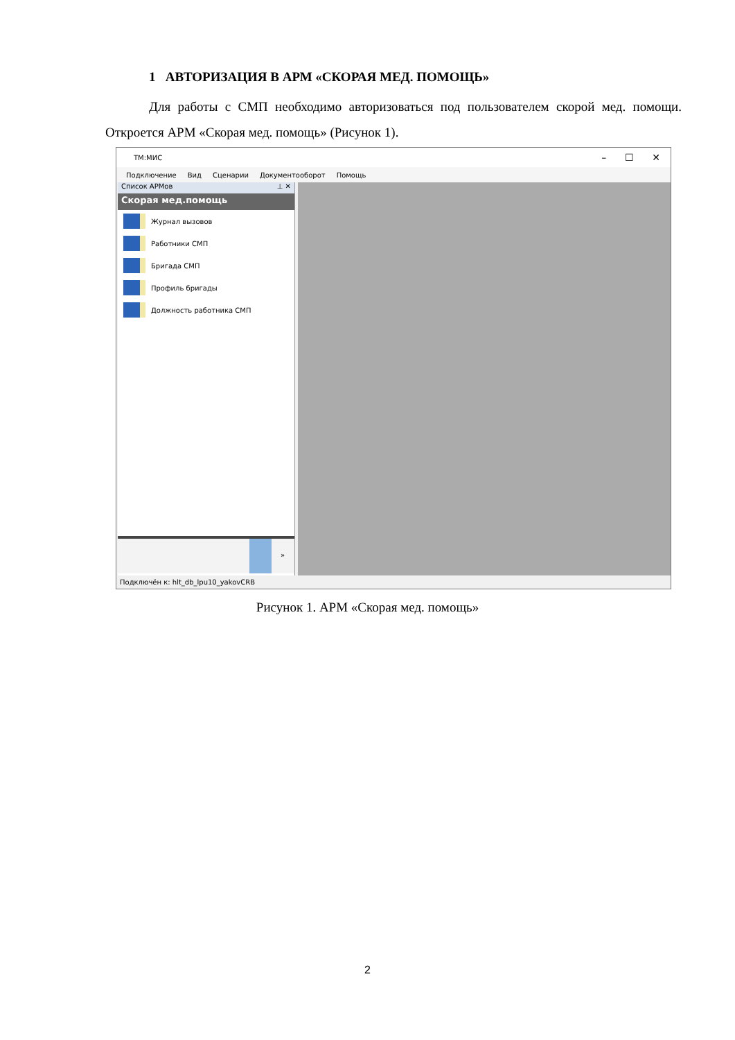1 АВТОРИЗАЦИЯ В АРМ «СКОРАЯ МЕД. ПОМОЩЬ»
Для работы с СМП необходимо авторизоваться под пользователем скорой мед. помощи. Откроется АРМ «Скорая мед. помощь» (Рисунок 1).
ТМ:МИС – ☐ ✕
Подключение Вид Сценарии Документооборот Помощь
Список АРМов ⊥ ✕
Скорая мед.помощь
Журнал вызовов
Работники СМП
Бригада СМП
Профиль бригады
Должность работника СМП
»
Подключён к: hlt_db_lpu10_yakovCRB
Рисунок 1. АРМ «Скорая мед. помощь»
2